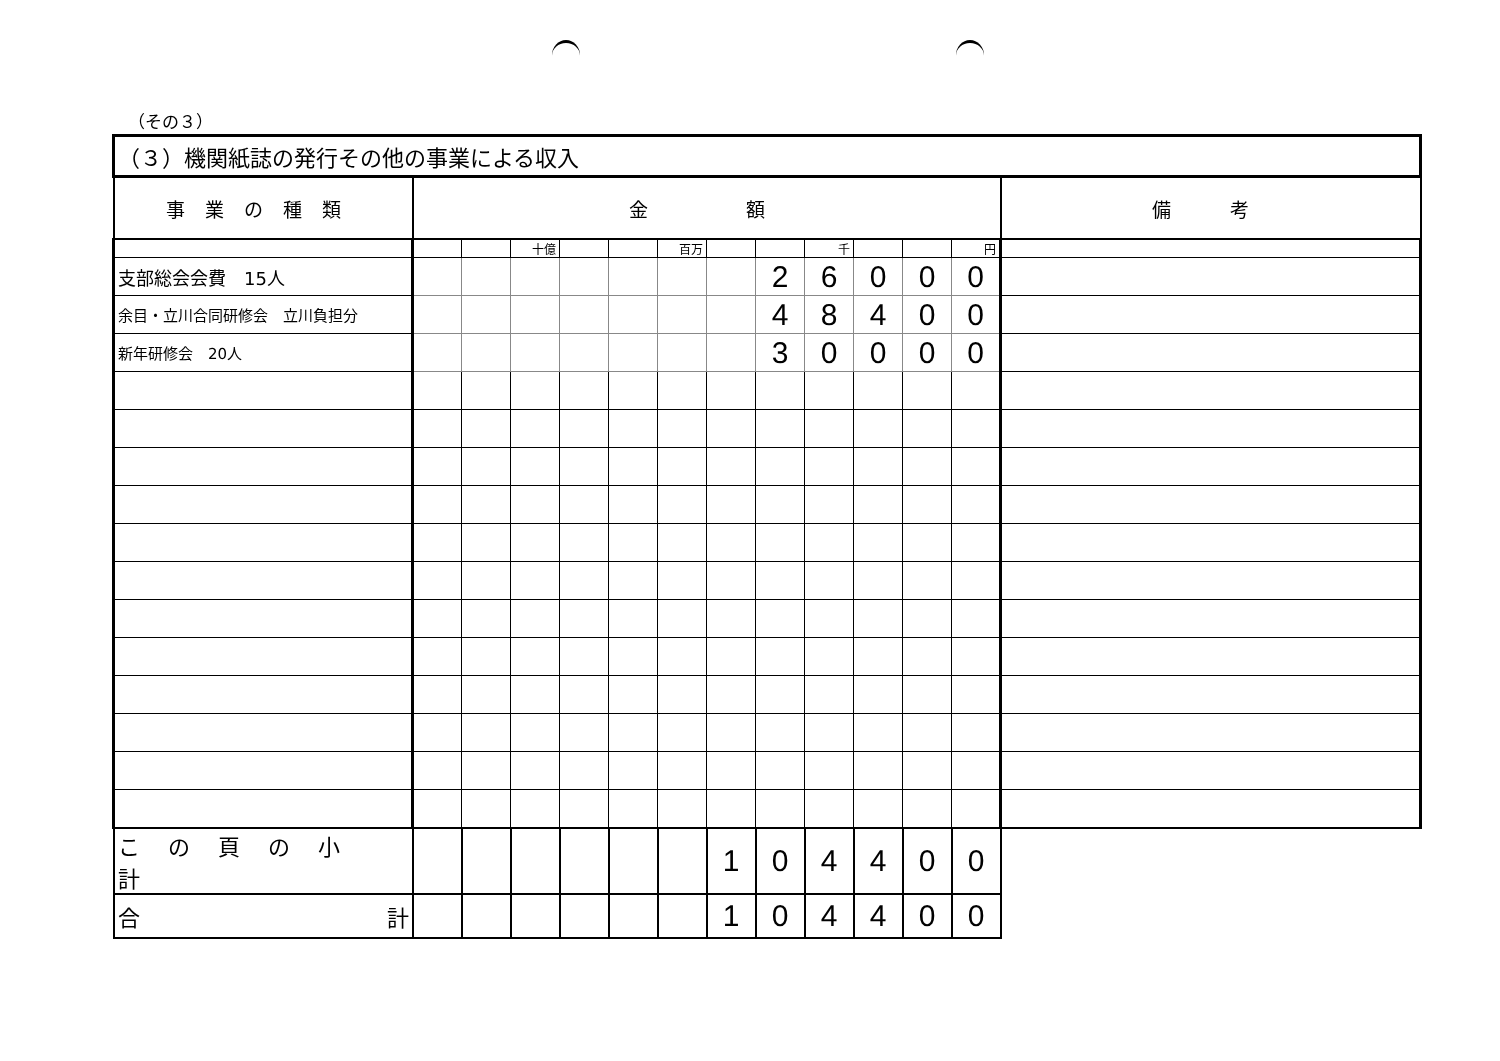（その３）
| （３）機関紙誌の発行その他の事業による収入 | | | | | | | | | | | | | |
| 事業の種類 | 金 額 | | | | | | | | | | | | 備 考 |
| | | | 十億 | | | 百万 | | | 千 | | | 円 | |
| 支部総会会費 15人 | | | | | | | | 2 | 6 | 0 | 0 | 0 | |
| 余目・立川合同研修会 立川負担分 | | | | | | | | 4 | 8 | 4 | 0 | 0 | |
| 新年研修会 20人 | | | | | | | | 3 | 0 | 0 | 0 | 0 | |
| この頁の小計 | | | | | | | 1 | 0 | 4 | 4 | 0 | 0 | |
| 合 計 | | | | | | | 1 | 0 | 4 | 4 | 0 | 0 | |